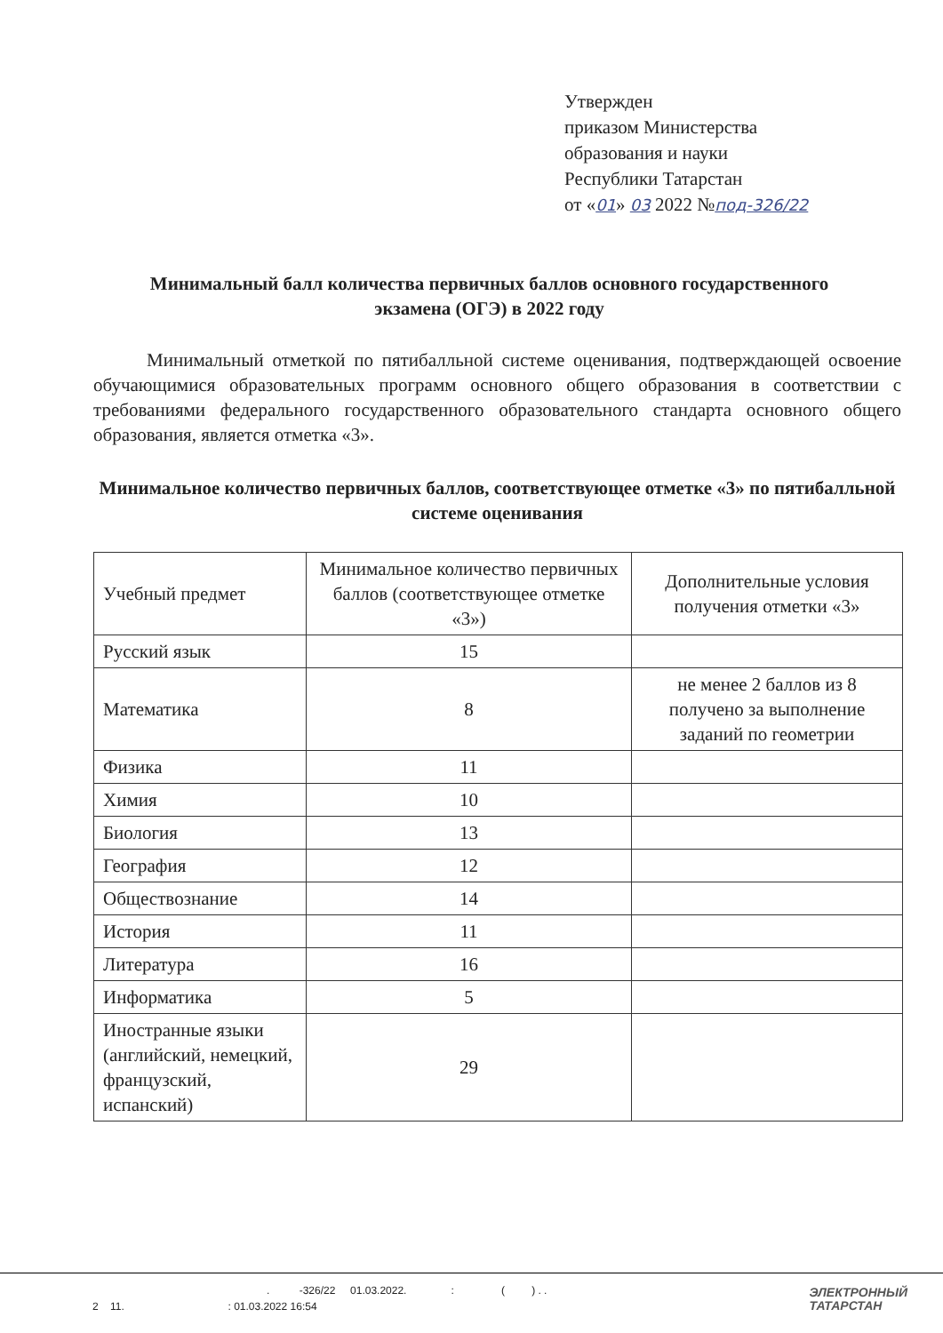Утвержден
приказом Министерства
образования и науки
Республики Татарстан
от «01» 03 2022 №под-326/22
Минимальный балл количества первичных баллов основного государственного экзамена (ОГЭ) в 2022 году
Минимальный отметкой по пятибалльной системе оценивания, подтверждающей освоение обучающимися образовательных программ основного общего образования в соответствии с требованиями федерального государственного образовательного стандарта основного общего образования, является отметка «3».
Минимальное количество первичных баллов, соответствующее отметке «3» по пятибалльной системе оценивания
| Учебный предмет | Минимальное количество первичных баллов (соответствующее отметке «3») | Дополнительные условия получения отметки «3» |
| --- | --- | --- |
| Русский язык | 15 | |
| Математика | 8 | не менее 2 баллов из 8 получено за выполнение заданий по геометрии |
| Физика | 11 | |
| Химия | 10 | |
| Биология | 13 | |
| География | 12 | |
| Обществознание | 14 | |
| История | 11 | |
| Литература | 16 | |
| Информатика | 5 | |
| Иностранные языки (английский, немецкий, французский, испанский) | 29 | |
. -326/22 01.03.2022. : ( ) . .
2 11. : 01.03.2022 16:54
ЭЛЕКТРОННЫЙ
ТАТАРСТАН